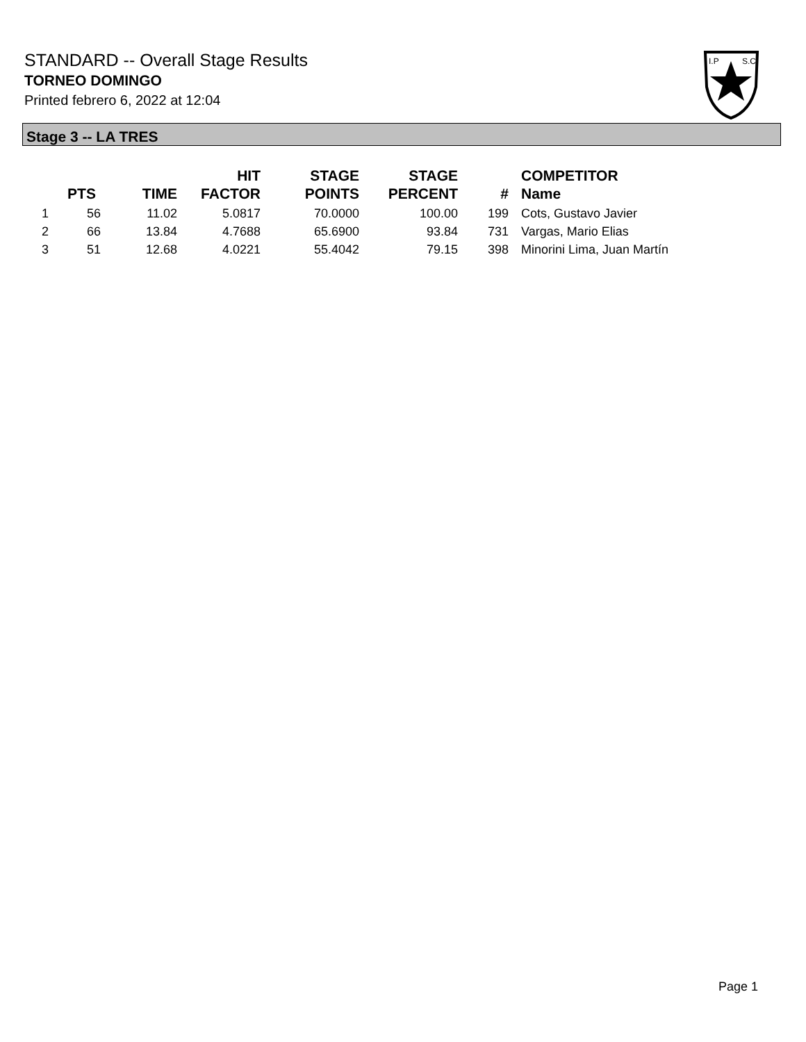STANDARD -- Overall Stage Results
TORNEO DOMINGO
Printed febrero 6, 2022 at 12:04
I.P
S.C.
Stage 3 -- LA TRES
| | PTS | TIME | HIT FACTOR | STAGE POINTS | STAGE PERCENT | # | COMPETITOR Name |
| --- | --- | --- | --- | --- | --- | --- | --- |
| 1 | 56 | 11.02 | 5.0817 | 70.0000 | 100.00 | 199 | Cots, Gustavo Javier |
| 2 | 66 | 13.84 | 4.7688 | 65.6900 | 93.84 | 731 | Vargas, Mario Elias |
| 3 | 51 | 12.68 | 4.0221 | 55.4042 | 79.15 | 398 | Minorini Lima, Juan Martín |
Page 1